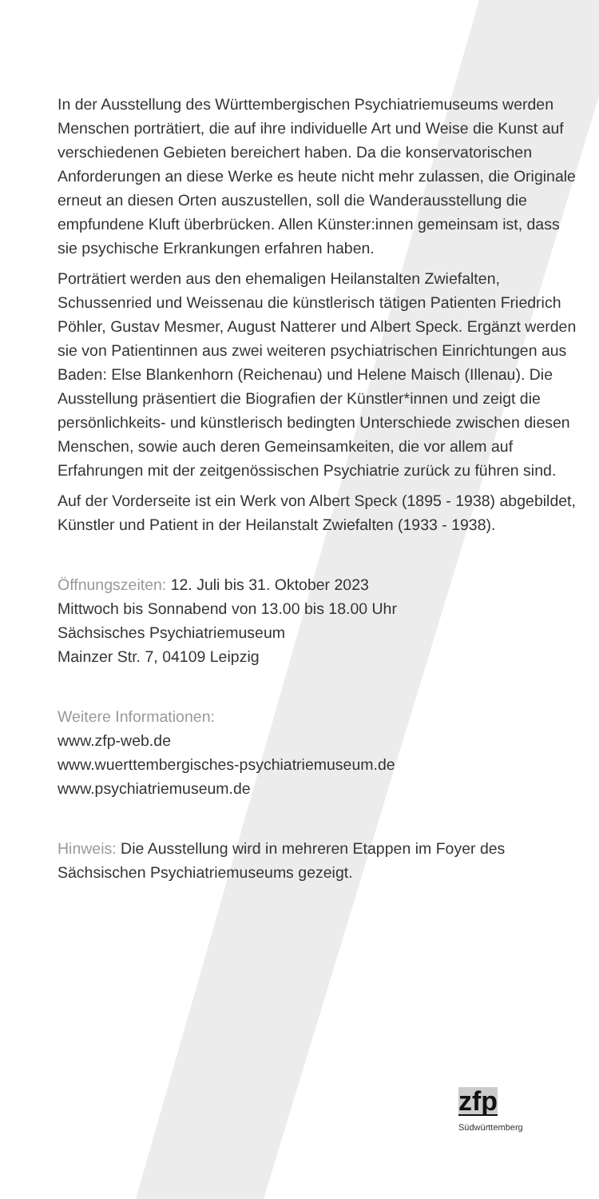In der Ausstellung des Württembergischen Psychiatriemu­seums werden Menschen porträtiert, die auf ihre individuelle Art und Weise die Kunst auf verschiedenen Gebieten bereichert haben. Da die konservatorischen Anforderungen an diese Werke es heute nicht mehr zulassen, die Originale erneut an diesen Orten auszustellen, soll die Wanderausstellung die empfundene Kluft überbrücken. Allen Künster:innen gemein­sam ist, dass sie psychische Erkrankungen erfahren haben.
Porträtiert werden aus den ehemaligen Heilanstalten Zwiefal­ten, Schussenried und Weissenau die künstlerisch tätigen Patienten Friedrich Pöhler, Gustav Mesmer, August Natterer und Albert Speck. Ergänzt werden sie von Patientinnen aus zwei weiteren psychiatrischen Einrichtungen aus Baden: Else Blankenhorn (Reichenau) und Helene Maisch (Illenau). Die Ausstellung präsentiert die Biografien der Künstler*innen und zeigt die persönlichkeits- und künstlerisch bedingten Unter­schiede zwischen diesen Menschen, sowie auch deren Gemeinsamkeiten, die vor allem auf Erfahrungen mit der zeitgenössischen Psychiatrie zurück zu führen sind.
Auf der Vorderseite ist ein Werk von Albert Speck (1895 - 1938) abgebildet, Künstler und Patient in der Heilanstalt Zwiefalten (1933 - 1938).
Öffnungszeiten: 12. Juli bis 31. Oktober 2023
Mittwoch bis Sonnabend von 13.00 bis 18.00 Uhr
Sächsisches Psychiatriemuseum
Mainzer Str. 7, 04109 Leipzig
Weitere Informationen:
www.zfp-web.de
www.wuerttembergisches-psychiatriemuseum.de
www.psychiatriemuseum.de
Hinweis: Die Ausstellung wird in mehreren Etappen im Foyer des Sächsischen Psychiatriemuseums gezeigt.
zfp
Südwürttemberg